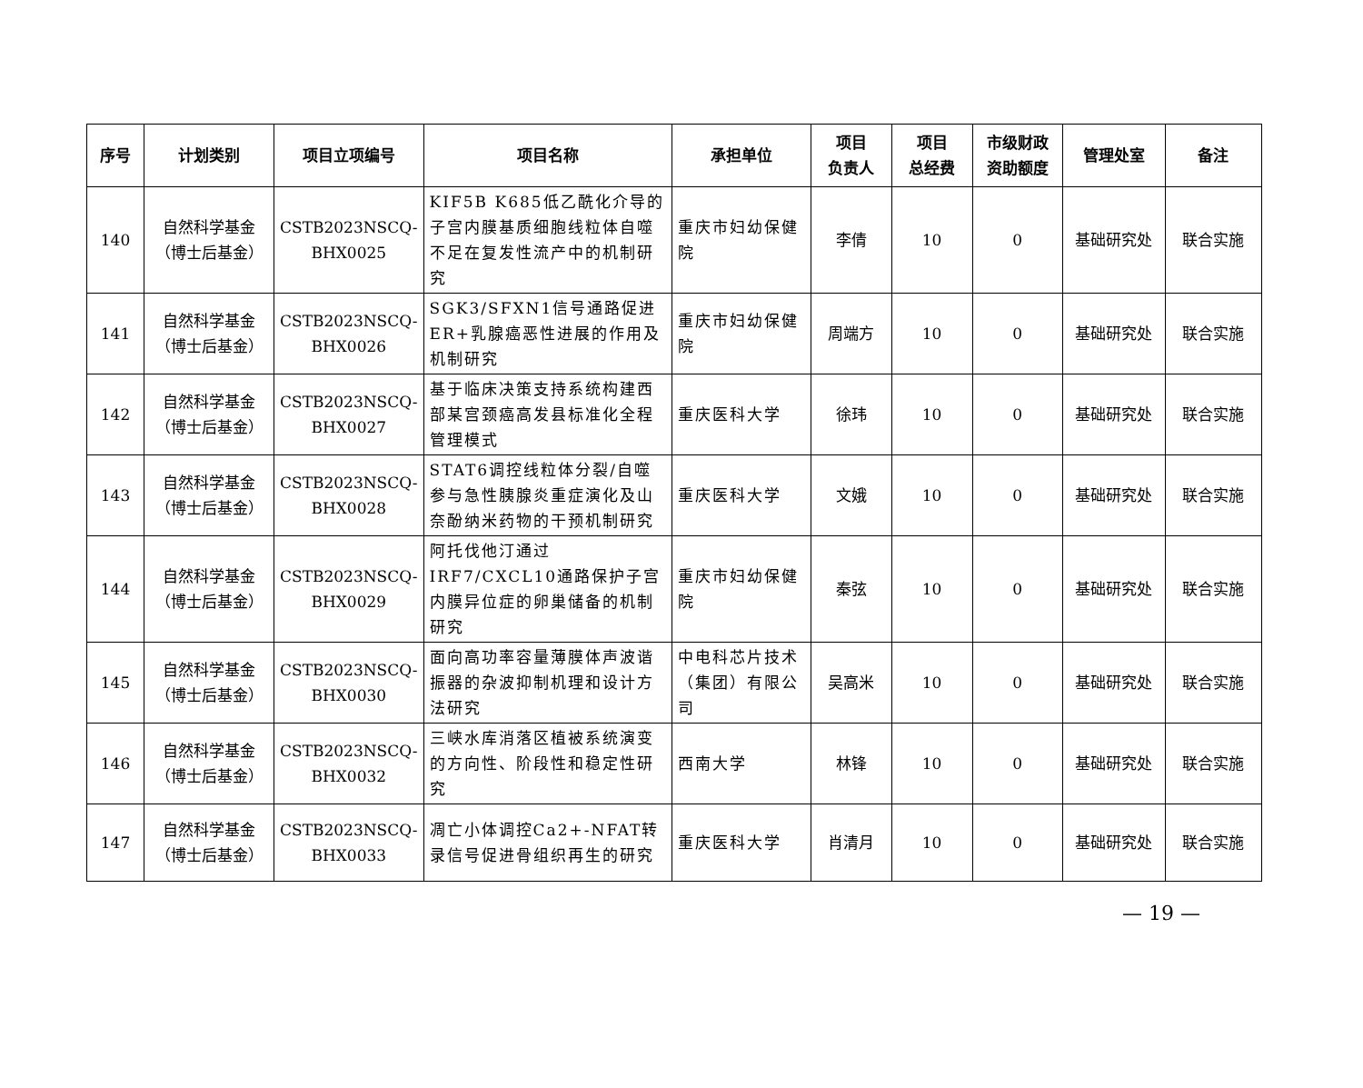| 序号 | 计划类别 | 项目立项编号 | 项目名称 | 承担单位 | 项目 负责人 | 项目 总经费 | 市级财政 资助额度 | 管理处室 | 备注 |
| --- | --- | --- | --- | --- | --- | --- | --- | --- | --- |
| 140 | 自然科学基金 （博士后基金） | CSTB2023NSCQ- BHX0025 | KIF5B K685低乙酰化介导的子宫内膜基质细胞线粒体自噬不足在复发性流产中的机制研究 | 重庆市妇幼保健院 | 李倩 | 10 | 0 | 基础研究处 | 联合实施 |
| 141 | 自然科学基金 （博士后基金） | CSTB2023NSCQ- BHX0026 | SGK3/SFXN1信号通路促进ER+乳腺癌恶性进展的作用及机制研究 | 重庆市妇幼保健院 | 周端方 | 10 | 0 | 基础研究处 | 联合实施 |
| 142 | 自然科学基金 （博士后基金） | CSTB2023NSCQ- BHX0027 | 基于临床决策支持系统构建西部某宫颈癌高发县标准化全程管理模式 | 重庆医科大学 | 徐玮 | 10 | 0 | 基础研究处 | 联合实施 |
| 143 | 自然科学基金 （博士后基金） | CSTB2023NSCQ- BHX0028 | STAT6调控线粒体分裂/自噬参与急性胰腺炎重症演化及山奈酚纳米药物的干预机制研究 | 重庆医科大学 | 文娥 | 10 | 0 | 基础研究处 | 联合实施 |
| 144 | 自然科学基金 （博士后基金） | CSTB2023NSCQ- BHX0029 | 阿托伐他汀通过IRF7/CXCL10通路保护子宫内膜异位症的卵巢储备的机制研究 | 重庆市妇幼保健院 | 秦弦 | 10 | 0 | 基础研究处 | 联合实施 |
| 145 | 自然科学基金 （博士后基金） | CSTB2023NSCQ- BHX0030 | 面向高功率容量薄膜体声波谐振器的杂波抑制机理和设计方法研究 | 中电科芯片技术（集团）有限公司 | 吴高米 | 10 | 0 | 基础研究处 | 联合实施 |
| 146 | 自然科学基金 （博士后基金） | CSTB2023NSCQ- BHX0032 | 三峡水库消落区植被系统演变的方向性、阶段性和稳定性研究 | 西南大学 | 林锋 | 10 | 0 | 基础研究处 | 联合实施 |
| 147 | 自然科学基金 （博士后基金） | CSTB2023NSCQ- BHX0033 | 凋亡小体调控Ca2+-NFAT转录信号促进骨组织再生的研究 | 重庆医科大学 | 肖清月 | 10 | 0 | 基础研究处 | 联合实施 |
— 19 —